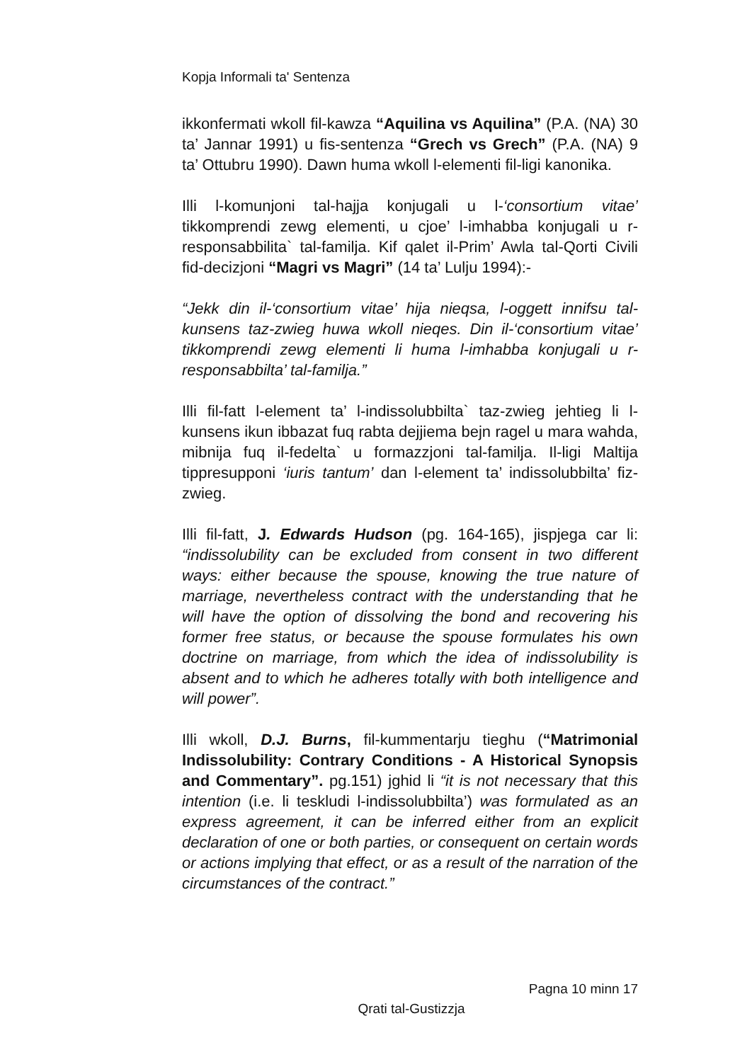Kopja Informali ta' Sentenza
ikkonfermati wkoll fil-kawza “Aquilina vs Aquilina” (P.A. (NA) 30 ta’ Jannar 1991) u fis-sentenza “Grech vs Grech” (P.A. (NA) 9 ta’ Ottubru 1990). Dawn huma wkoll l-elementi fil-ligi kanonika.
Illi l-komunjoni tal-hajja konjugali u l-‘consortium vitae’ tikkomprendi zewg elementi, u cjoe’ l-imhabba konjugali u r-responsabbilita` tal-familja. Kif qalet il-Prim’ Awla tal-Qorti Civili fid-decizjoni “Magri vs Magri” (14 ta’ Lulju 1994):-
“Jekk din il-‘consortium vitae’ hija nieqsa, l-oggett innifsu tal-kunsens taz-zwieg huwa wkoll nieqes. Din il-‘consortium vitae’ tikkomprendi zewg elementi li huma l-imhabba konjugali u r-responsabbilta’ tal-familja.”
Illi fil-fatt l-element ta’ l-indissolubbilta` taz-zwieg jehtieg li l-kunsens ikun ibbazat fuq rabta dejjiema bejn ragel u mara wahda, mibnija fuq il-fedelta` u formazzjoni tal-familja. Il-ligi Maltija tippresupponi ‘iuris tantum’ dan l-element ta’ indissolubbilta’ fiz-zwieg.
Illi fil-fatt, J. Edwards Hudson (pg. 164-165), jispjega car li: “indissolubility can be excluded from consent in two different ways: either because the spouse, knowing the true nature of marriage, nevertheless contract with the understanding that he will have the option of dissolving the bond and recovering his former free status, or because the spouse formulates his own doctrine on marriage, from which the idea of indissolubility is absent and to which he adheres totally with both intelligence and will power”.
Illi wkoll, D.J. Burns, fil-kummentarju tieghu (“Matrimonial Indissolubility: Contrary Conditions - A Historical Synopsis and Commentary”. pg.151) jghid li “it is not necessary that this intention (i.e. li teskludi l-indissolubbilta’) was formulated as an express agreement, it can be inferred either from an explicit declaration of one or both parties, or consequent on certain words or actions implying that effect, or as a result of the narration of the circumstances of the contract.”
Pagna 10 minn 17
Qrati tal-Gustizzja